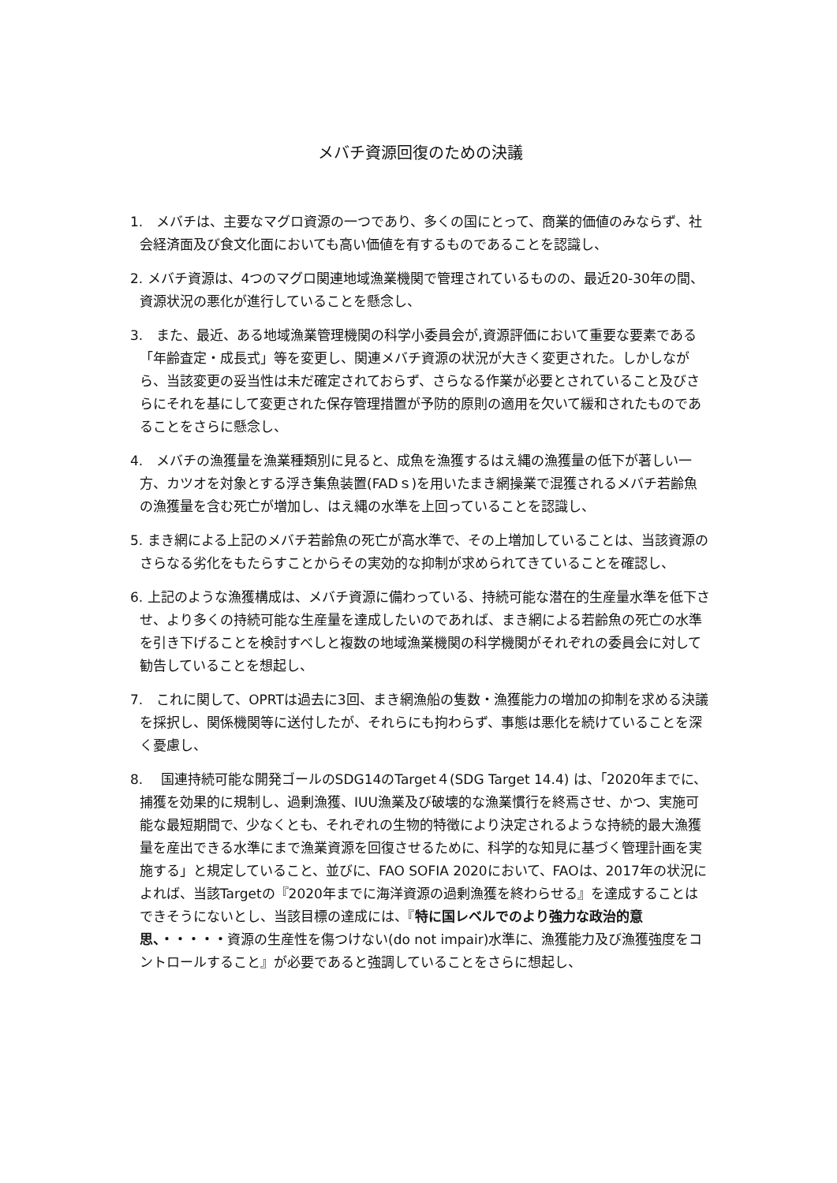メバチ資源回復のための決議
1.　メバチは、主要なマグロ資源の一つであり、多くの国にとって、商業的価値のみならず、社会経済面及び食文化面においても高い価値を有するものであることを認識し、
2. メバチ資源は、4つのマグロ関連地域漁業機関で管理されているものの、最近20-30年の間、資源状況の悪化が進行していることを懸念し、
3.　また、最近、ある地域漁業管理機関の科学小委員会が,資源評価において重要な要素である「年齢査定・成長式」等を変更し、関連メバチ資源の状況が大きく変更された。しかしながら、当該変更の妥当性は未だ確定されておらず、さらなる作業が必要とされていること及びさらにそれを基にして変更された保存管理措置が予防的原則の適用を欠いて緩和されたものであることをさらに懸念し、
4.　メバチの漁獲量を漁業種類別に見ると、成魚を漁獲するはえ縄の漁獲量の低下が著しい一方、カツオを対象とする浮き集魚装置(FADｓ)を用いたまき網操業で混獲されるメバチ若齢魚の漁獲量を含む死亡が増加し、はえ縄の水準を上回っていることを認識し、
5. まき網による上記のメバチ若齢魚の死亡が高水準で、その上増加していることは、当該資源のさらなる劣化をもたらすことからその実効的な抑制が求められてきていることを確認し、
6. 上記のような漁獲構成は、メバチ資源に備わっている、持続可能な潜在的生産量水準を低下させ、より多くの持続可能な生産量を達成したいのであれば、まき網による若齢魚の死亡の水準を引き下げることを検討すべしと複数の地域漁業機関の科学機関がそれぞれの委員会に対して勧告していることを想起し、
7.　これに関して、OPRTは過去に3回、まき網漁船の隻数・漁獲能力の増加の抑制を求める決議を採択し、関係機関等に送付したが、それらにも拘わらず、事態は悪化を続けていることを深く憂慮し、
8.　 国連持続可能な開発ゴールのSDG14のTarget４(SDG Target 14.4) は、｢2020年までに、捕獲を効果的に規制し、過剰漁獲、IUU漁業及び破壊的な漁業慣行を終焉させ、かつ、実施可能な最短期間で、少なくとも、それぞれの生物的特徴により決定されるような持続的最大漁獲量を産出できる水準にまで漁業資源を回復させるために、科学的な知見に基づく管理計画を実施する」と規定していること、並びに、FAO SOFIA 2020において、FAOは、2017年の状況によれば、当該Targetの『2020年までに海洋資源の過剰漁獲を終わらせる』を達成することはできそうにないとし、当該目標の達成には、『特に国レベルでのより強力な政治的意思、・・・・・資源の生産性を傷つけない(do not impair)水準に、漁獲能力及び漁獲強度をコントロールすること』が必要であると強調していることをさらに想起し、